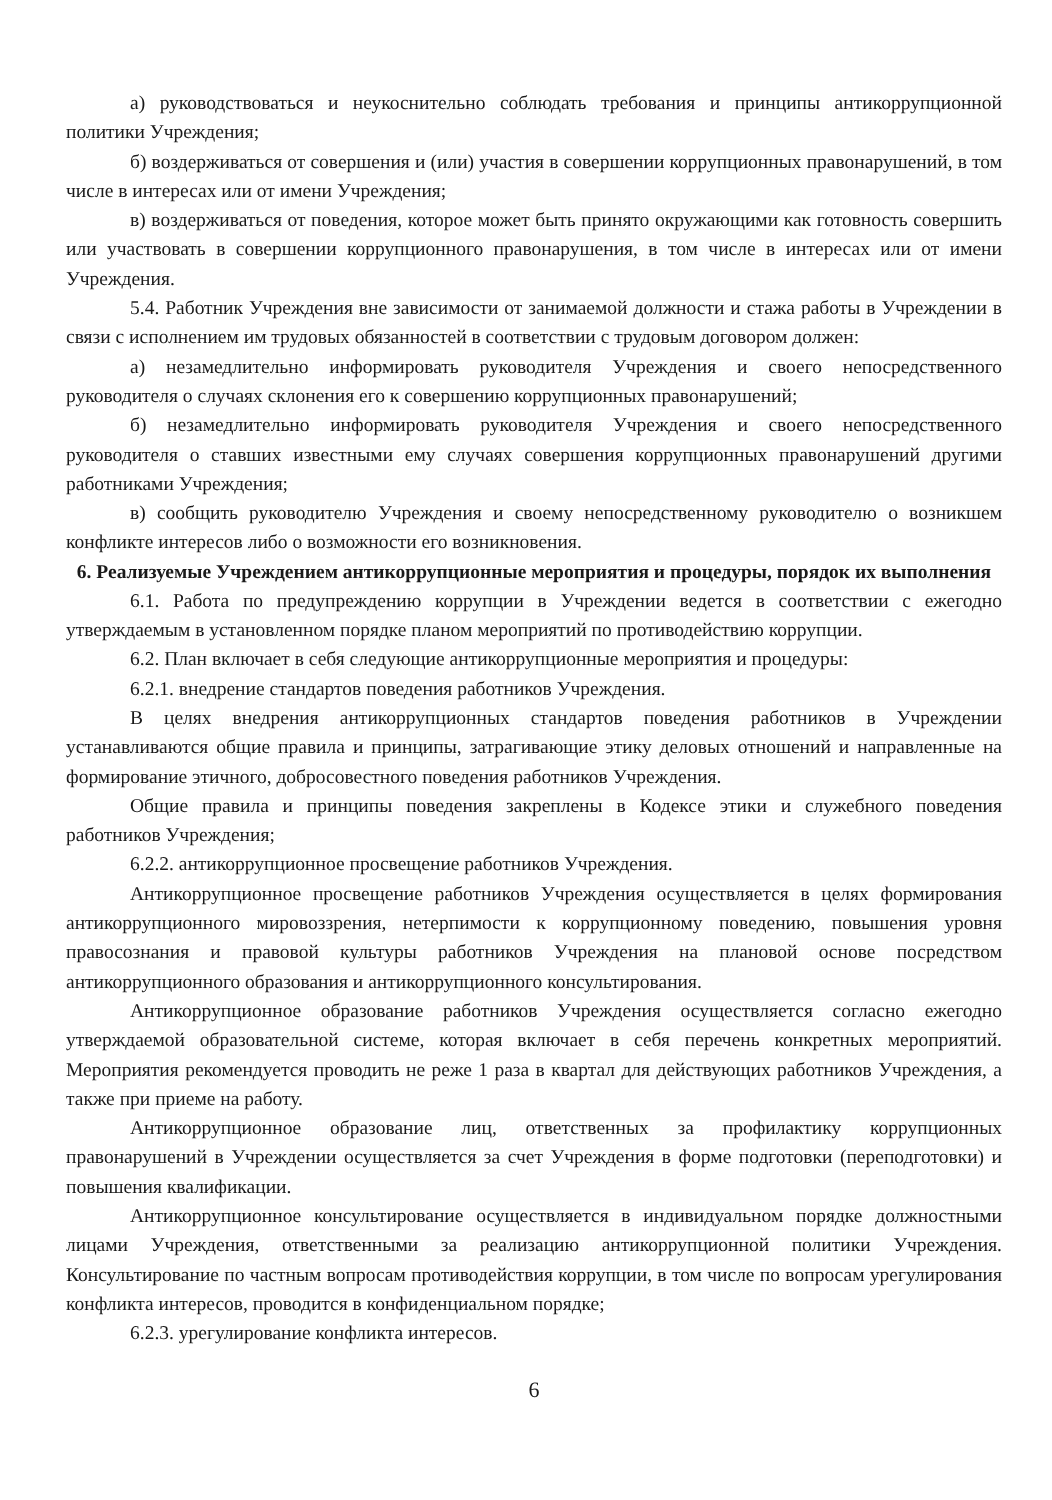а) руководствоваться и неукоснительно соблюдать требования и принципы антикоррупционной политики Учреждения;
б) воздерживаться от совершения и (или) участия в совершении коррупционных правонарушений, в том числе в интересах или от имени Учреждения;
в) воздерживаться от поведения, которое может быть принято окружающими как готовность совершить или участвовать в совершении коррупционного правонарушения, в том числе в интересах или от имени Учреждения.
5.4. Работник Учреждения вне зависимости от занимаемой должности и стажа работы в Учреждении в связи с исполнением им трудовых обязанностей в соответствии с трудовым договором должен:
а) незамедлительно информировать руководителя Учреждения и своего непосредственного руководителя о случаях склонения его к совершению коррупционных правонарушений;
б) незамедлительно информировать руководителя Учреждения и своего непосредственного руководителя о ставших известными ему случаях совершения коррупционных правонарушений другими работниками Учреждения;
в) сообщить руководителю Учреждения и своему непосредственному руководителю о возникшем конфликте интересов либо о возможности его возникновения.
6. Реализуемые Учреждением антикоррупционные мероприятия и процедуры, порядок их выполнения
6.1. Работа по предупреждению коррупции в Учреждении ведется в соответствии с ежегодно утверждаемым в установленном порядке планом мероприятий по противодействию коррупции.
6.2. План включает в себя следующие антикоррупционные мероприятия и процедуры:
6.2.1. внедрение стандартов поведения работников Учреждения.
В целях внедрения антикоррупционных стандартов поведения работников в Учреждении устанавливаются общие правила и принципы, затрагивающие этику деловых отношений и направленные на формирование этичного, добросовестного поведения работников Учреждения.
Общие правила и принципы поведения закреплены в Кодексе этики и служебного поведения работников Учреждения;
6.2.2. антикоррупционное просвещение работников Учреждения.
Антикоррупционное просвещение работников Учреждения осуществляется в целях формирования антикоррупционного мировоззрения, нетерпимости к коррупционному поведению, повышения уровня правосознания и правовой культуры работников Учреждения на плановой основе посредством антикоррупционного образования и антикоррупционного консультирования.
Антикоррупционное образование работников Учреждения осуществляется согласно ежегодно утверждаемой образовательной системе, которая включает в себя перечень конкретных мероприятий. Мероприятия рекомендуется проводить не реже 1 раза в квартал для действующих работников Учреждения, а также при приеме на работу.
Антикоррупционное образование лиц, ответственных за профилактику коррупционных правонарушений в Учреждении осуществляется за счет Учреждения в форме подготовки (переподготовки) и повышения квалификации.
Антикоррупционное консультирование осуществляется в индивидуальном порядке должностными лицами Учреждения, ответственными за реализацию антикоррупционной политики Учреждения. Консультирование по частным вопросам противодействия коррупции, в том числе по вопросам урегулирования конфликта интересов, проводится в конфиденциальном порядке;
6.2.3. урегулирование конфликта интересов.
6